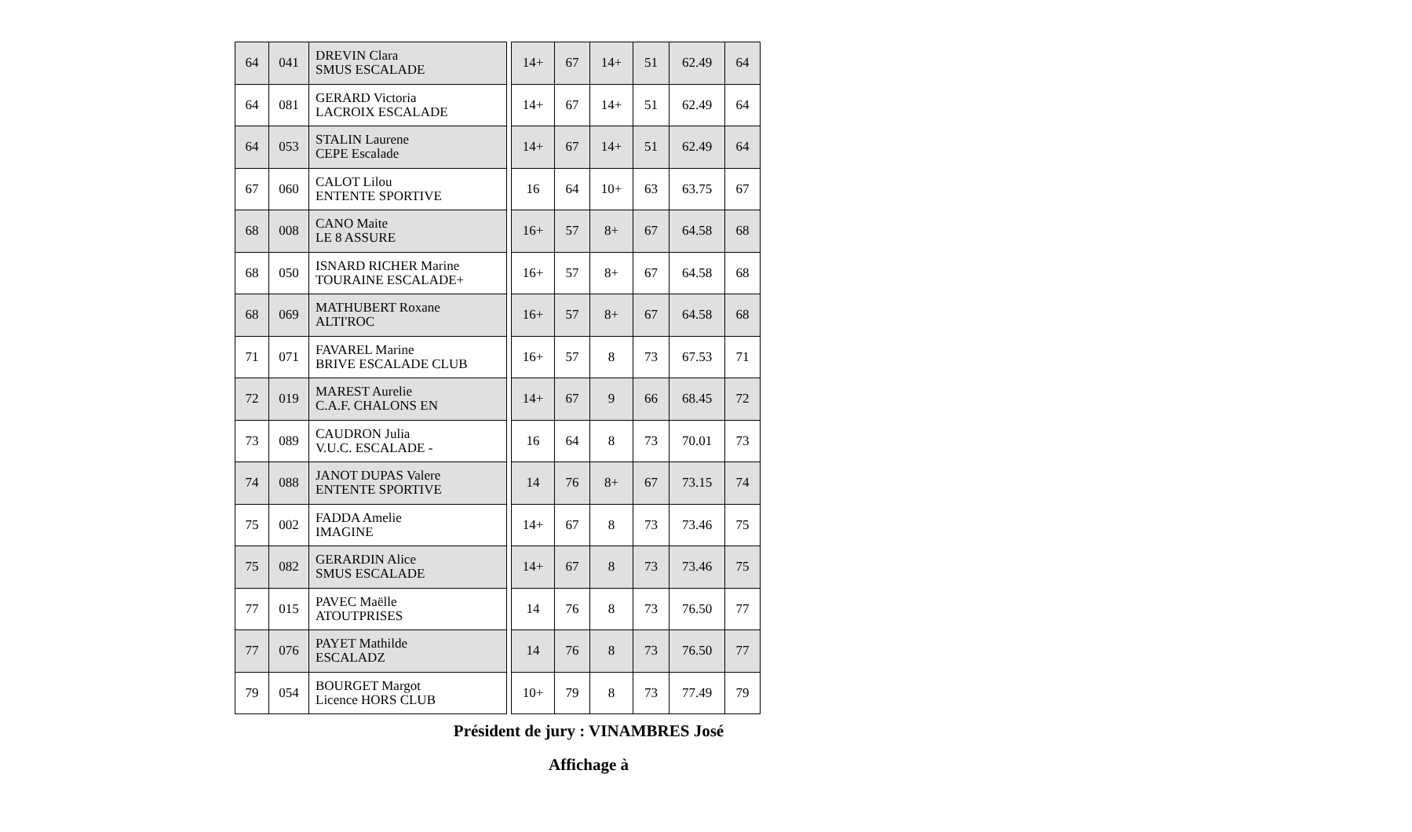| 64 | 041 | DREVIN Clara SMUS ESCALADE |
| 64 | 081 | GERARD Victoria LACROIX ESCALADE |
| 64 | 053 | STALIN Laurene CEPE Escalade |
| 67 | 060 | CALOT Lilou ENTENTE SPORTIVE |
| 68 | 008 | CANO Maite LE 8 ASSURE |
| 68 | 050 | ISNARD RICHER Marine TOURAINE ESCALADE+ |
| 68 | 069 | MATHUBERT Roxane ALTI'ROC |
| 71 | 071 | FAVAREL Marine BRIVE ESCALADE CLUB |
| 72 | 019 | MAREST Aurelie C.A.F. CHALONS EN |
| 73 | 089 | CAUDRON Julia V.U.C. ESCALADE - |
| 74 | 088 | JANOT DUPAS Valere ENTENTE SPORTIVE |
| 75 | 002 | FADDA Amelie IMAGINE |
| 75 | 082 | GERARDIN Alice SMUS ESCALADE |
| 77 | 015 | PAVEC Maëlle ATOUTPRISES |
| 77 | 076 | PAYET Mathilde ESCALADZ |
| 79 | 054 | BOURGET Margot Licence HORS CLUB |
| 14+ | 67 | 14+ | 51 | 62.49 | 64 |
| 14+ | 67 | 14+ | 51 | 62.49 | 64 |
| 14+ | 67 | 14+ | 51 | 62.49 | 64 |
| 16 | 64 | 10+ | 63 | 63.75 | 67 |
| 16+ | 57 | 8+ | 67 | 64.58 | 68 |
| 16+ | 57 | 8+ | 67 | 64.58 | 68 |
| 16+ | 57 | 8+ | 67 | 64.58 | 68 |
| 16+ | 57 | 8 | 73 | 67.53 | 71 |
| 14+ | 67 | 9 | 66 | 68.45 | 72 |
| 16 | 64 | 8 | 73 | 70.01 | 73 |
| 14 | 76 | 8+ | 67 | 73.15 | 74 |
| 14+ | 67 | 8 | 73 | 73.46 | 75 |
| 14+ | 67 | 8 | 73 | 73.46 | 75 |
| 14 | 76 | 8 | 73 | 76.50 | 77 |
| 14 | 76 | 8 | 73 | 76.50 | 77 |
| 10+ | 79 | 8 | 73 | 77.49 | 79 |
Président de jury : VINAMBRES José
Affichage à